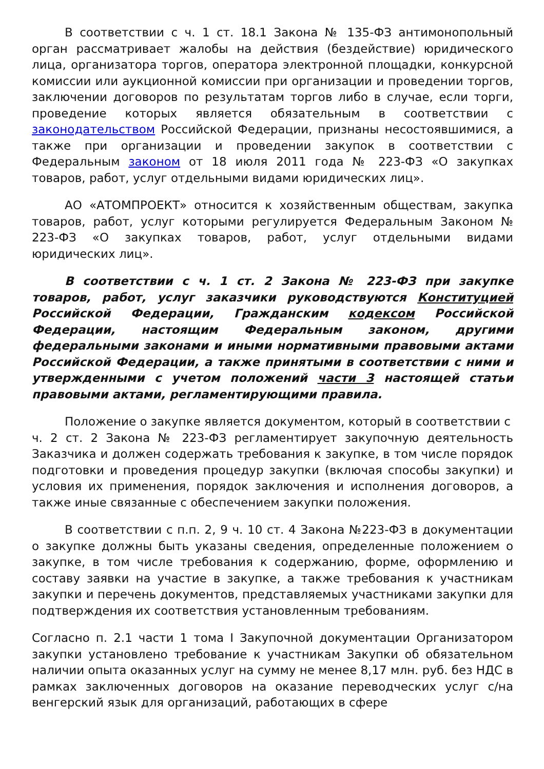В соответствии с ч. 1 ст. 18.1 Закона № 135-ФЗ антимонопольный орган рассматривает жалобы на действия (бездействие) юридического лица, организатора торгов, оператора электронной площадки, конкурсной комиссии или аукционной комиссии при организации и проведении торгов, заключении договоров по результатам торгов либо в случае, если торги, проведение которых является обязательным в соответствии с законодательством Российской Федерации, признаны несостоявшимися, а также при организации и проведении закупок в соответствии с Федеральным законом от 18 июля 2011 года № 223-ФЗ «О закупках товаров, работ, услуг отдельными видами юридических лиц».
АО «АТОМПРОЕКТ» относится к хозяйственным обществам, закупка товаров, работ, услуг которыми регулируется Федеральным Законом № 223-ФЗ «О закупках товаров, работ, услуг отдельными видами юридических лиц».
В соответствии с ч. 1 ст. 2 Закона № 223-ФЗ при закупке товаров, работ, услуг заказчики руководствуются Конституцией Российской Федерации, Гражданским кодексом Российской Федерации, настоящим Федеральным законом, другими федеральными законами и иными нормативными правовыми актами Российской Федерации, а также принятыми в соответствии с ними и утвержденными с учетом положений части 3 настоящей статьи правовыми актами, регламентирующими правила.
Положение о закупке является документом, который в соответствии с
ч. 2 ст. 2 Закона № 223-ФЗ регламентирует закупочную деятельность Заказчика и должен содержать требования к закупке, в том числе порядок подготовки и проведения процедур закупки (включая способы закупки) и условия их применения, порядок заключения и исполнения договоров, а также иные связанные с обеспечением закупки положения.
В соответствии с п.п. 2, 9 ч. 10 ст. 4 Закона №223-ФЗ в документации о закупке должны быть указаны сведения, определенные положением о закупке, в том числе требования к содержанию, форме, оформлению и составу заявки на участие в закупке, а также требования к участникам закупки и перечень документов, представляемых участниками закупки для подтверждения их соответствия установленным требованиям.
Согласно п. 2.1 части 1 тома I Закупочной документации Организатором закупки установлено требование к участникам Закупки об обязательном наличии опыта оказанных услуг на сумму не менее 8,17 млн. руб. без НДС в рамках заключенных договоров на оказание переводческих услуг с/на венгерский язык для организаций, работающих в сфере